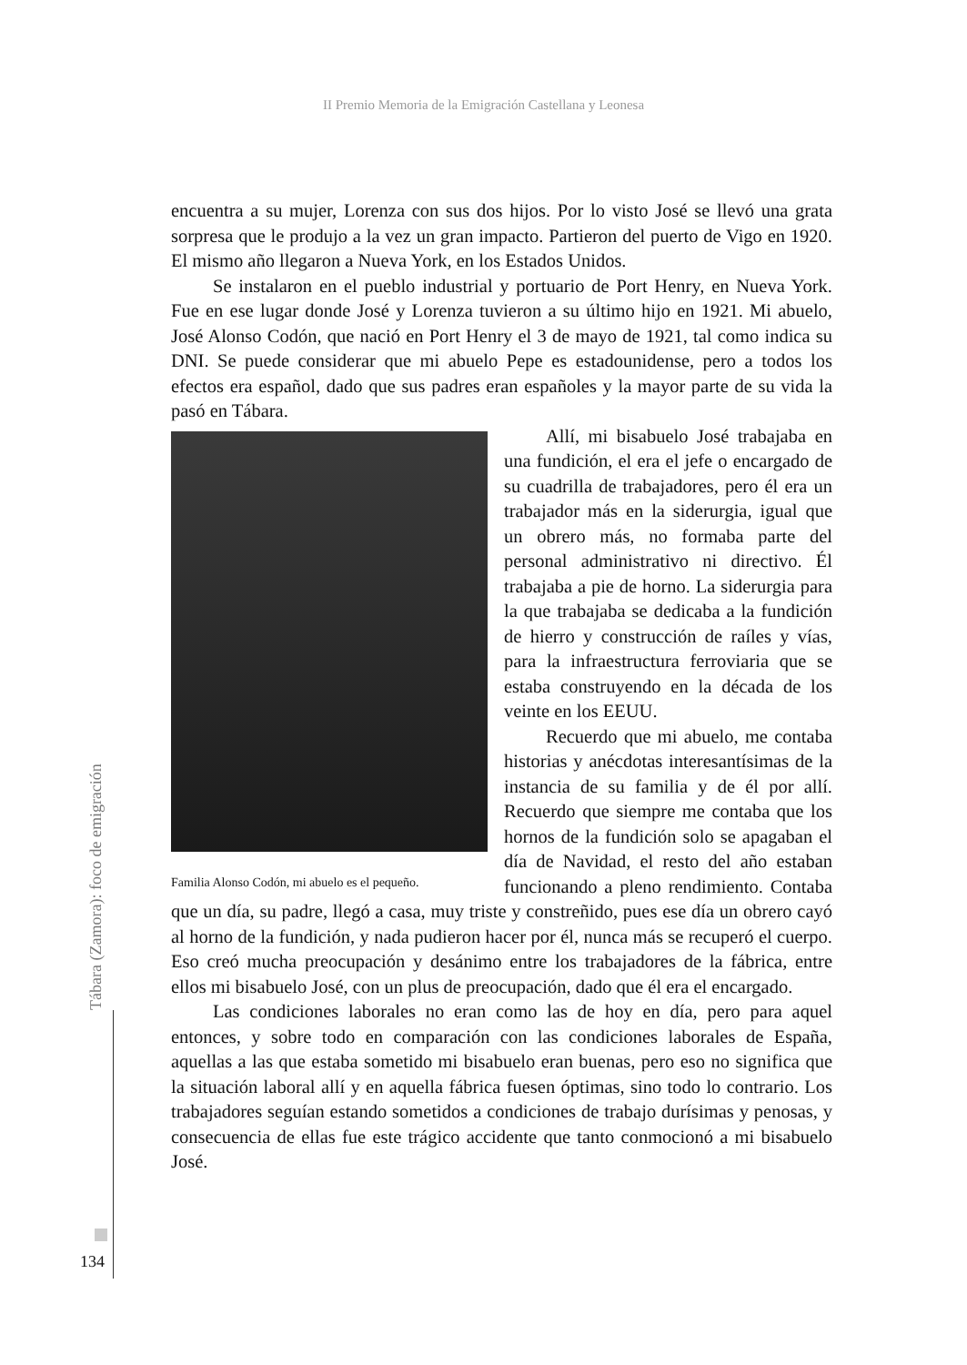II Premio Memoria de la Emigración Castellana y Leonesa
encuentra a su mujer, Lorenza con sus dos hijos. Por lo visto José se llevó una grata sorpresa que le produjo a la vez un gran impacto. Partieron del puerto de Vigo en 1920. El mismo año llegaron a Nueva York, en los Estados Unidos.
Se instalaron en el pueblo industrial y portuario de Port Henry, en Nueva York. Fue en ese lugar donde José y Lorenza tuvieron a su último hijo en 1921. Mi abuelo, José Alonso Codón, que nació en Port Henry el 3 de mayo de 1921, tal como indica su DNI. Se puede considerar que mi abuelo Pepe es estadounidense, pero a todos los efectos era español, dado que sus padres eran españoles y la mayor parte de su vida la pasó en Tábara.
Familia Alonso Codón, mi abuelo es el pequeño.
Allí, mi bisabuelo José trabajaba en una fundición, el era el jefe o encargado de su cuadrilla de trabajadores, pero él era un trabajador más en la siderurgia, igual que un obrero más, no formaba parte del personal administrativo ni directivo. Él trabajaba a pie de horno. La siderurgia para la que trabajaba se dedicaba a la fundición de hierro y construcción de raíles y vías, para la infraestructura ferroviaria que se estaba construyendo en la década de los veinte en los EEUU.
Recuerdo que mi abuelo, me contaba historias y anécdotas interesantísimas de la instancia de su familia y de él por allí. Recuerdo que siempre me contaba que los hornos de la fundición solo se apagaban el día de Navidad, el resto del año estaban funcionando a pleno rendimiento. Contaba que un día, su padre, llegó a casa, muy triste y constreñido, pues ese día un obrero cayó al horno de la fundición, y nada pudieron hacer por él, nunca más se recuperó el cuerpo. Eso creó mucha preocupación y desánimo entre los trabajadores de la fábrica, entre ellos mi bisabuelo José, con un plus de preocupación, dado que él era el encargado.
Las condiciones laborales no eran como las de hoy en día, pero para aquel entonces, y sobre todo en comparación con las condiciones laborales de España, aquellas a las que estaba sometido mi bisabuelo eran buenas, pero eso no significa que la situación laboral allí y en aquella fábrica fuesen óptimas, sino todo lo contrario. Los trabajadores seguían estando sometidos a condiciones de trabajo durísimas y penosas, y consecuencia de ellas fue este trágico accidente que tanto conmocionó a mi bisabuelo José.
Tábara (Zamora): foco de emigración
134